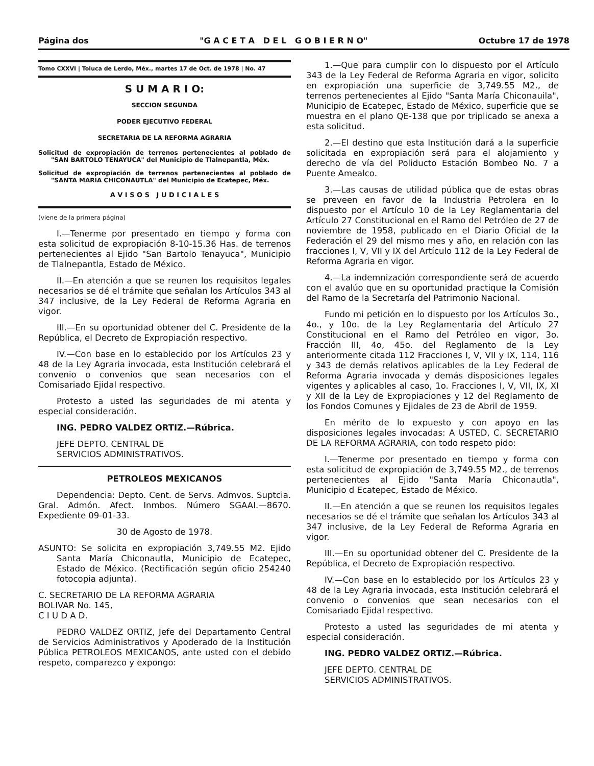Página dos "G A C E T A D E L G O B I E R N O" Octubre 17 de 1978
Tomo CXXVI | Toluca de Lerdo, Méx., martes 17 de Oct. de 1978 | No. 47
S U M A R I O:
SECCION SEGUNDA
PODER EJECUTIVO FEDERAL
SECRETARIA DE LA REFORMA AGRARIA
Solicitud de expropiación de terrenos pertenecientes al poblado de "SAN BARTOLO TENAYUCA" del Municipio de Tlalnepantla, Méx.
Solicitud de expropiación de terrenos pertenecientes al poblado de "SANTA MARIA CHICONAUTLA" del Municipio de Ecatepec, Méx.
A V I S O S J U D I C I A L E S
(viene de la primera página)
I.—Tenerme por presentado en tiempo y forma con esta solicitud de expropiación 8-10-15.36 Has. de terrenos pertenecientes al Ejido "San Bartolo Tenayuca", Municipio de Tlalnepantla, Estado de México.
II.—En atención a que se reunen los requisitos legales necesarios se dé el trámite que señalan los Artículos 343 al 347 inclusive, de la Ley Federal de Reforma Agraria en vigor.
III.—En su oportunidad obtener del C. Presidente de la República, el Decreto de Expropiación respectivo.
IV.—Con base en lo establecido por los Artículos 23 y 48 de la Ley Agraria invocada, esta Institución celebrará el convenio o convenios que sean necesarios con el Comisariado Ejidal respectivo.
Protesto a usted las seguridades de mi atenta y especial consideración.
ING. PEDRO VALDEZ ORTIZ.—Rúbrica.
JEFE DEPTO. CENTRAL DE
SERVICIOS ADMINISTRATIVOS.
PETROLEOS MEXICANOS
Dependencia: Depto. Cent. de Servs. Admvos. Suptcia. Gral. Admón. Afect. Inmbos. Número SGAAI.—8670. Expediente 09-01-33.
30 de Agosto de 1978.
ASUNTO: Se solicita en expropiación 3,749.55 M2. Ejido Santa María Chiconautla, Municipio de Ecatepec, Estado de México. (Rectificación según oficio 254240 fotocopia adjunta).
C. SECRETARIO DE LA REFORMA AGRARIA
BOLIVAR No. 145,
C I U D A D.
PEDRO VALDEZ ORTIZ, Jefe del Departamento Central de Servicios Administrativos y Apoderado de la Institución Pública PETROLEOS MEXICANOS, ante usted con el debido respeto, comparezco y expongo:
1.—Que para cumplir con lo dispuesto por el Artículo 343 de la Ley Federal de Reforma Agraria en vigor, solicito en expropiación una superficie de 3,749.55 M2., de terrenos pertenecientes al Ejido "Santa María Chiconauila", Municipio de Ecatepec, Estado de México, superficie que se muestra en el plano QE-138 que por triplicado se anexa a esta solicitud.
2.—El destino que esta Institución dará a la superficie solicitada en expropiación será para el alojamiento y derecho de vía del Poliducto Estación Bombeo No. 7 a Puente Amealco.
3.—Las causas de utilidad pública que de estas obras se preveen en favor de la Industria Petrolera en lo dispuesto por el Artículo 10 de la Ley Reglamentaria del Artículo 27 Constitucional en el Ramo del Petróleo de 27 de noviembre de 1958, publicado en el Diario Oficial de la Federación el 29 del mismo mes y año, en relación con las fracciones I, V, VII y IX del Artículo 112 de la Ley Federal de Reforma Agraria en vigor.
4.—La indemnización correspondiente será de acuerdo con el avalúo que en su oportunidad practique la Comisión del Ramo de la Secretaría del Patrimonio Nacional.
Fundo mi petición en lo dispuesto por los Artículos 3o., 4o., y 10o. de la Ley Reglamentaria del Artículo 27 Constitucional en el Ramo del Petróleo en vigor, 3o. Fracción III, 4o, 45o. del Reglamento de la Ley anteriormente citada 112 Fracciones I, V, VII y IX, 114, 116 y 343 de demás relativos aplicables de la Ley Federal de Reforma Agraria invocada y demás disposiciones legales vigentes y aplicables al caso, 1o. Fracciones I, V, VII, IX, XI y XII de la Ley de Expropiaciones y 12 del Reglamento de los Fondos Comunes y Ejidales de 23 de Abril de 1959.
En mérito de lo expuesto y con apoyo en las disposiciones legales invocadas: A USTED, C. SECRETARIO DE LA REFORMA AGRARIA, con todo respeto pido:
I.—Tenerme por presentado en tiempo y forma con esta solicitud de expropiación de 3,749.55 M2., de terrenos pertenecientes al Ejido "Santa María Chiconautla", Municipio d Ecatepec, Estado de México.
II.—En atención a que se reunen los requisitos legales necesarios se dé el trámite que señalan los Artículos 343 al 347 inclusive, de la Ley Federal de Reforma Agraria en vigor.
III.—En su oportunidad obtener del C. Presidente de la República, el Decreto de Expropiación respectivo.
IV.—Con base en lo establecido por los Artículos 23 y 48 de la Ley Agraria invocada, esta Institución celebrará el convenio o convenios que sean necesarios con el Comisariado Ejidal respectivo.
Protesto a usted las seguridades de mi atenta y especial consideración.
ING. PEDRO VALDEZ ORTIZ.—Rúbrica.
JEFE DEPTO. CENTRAL DE
SERVICIOS ADMINISTRATIVOS.